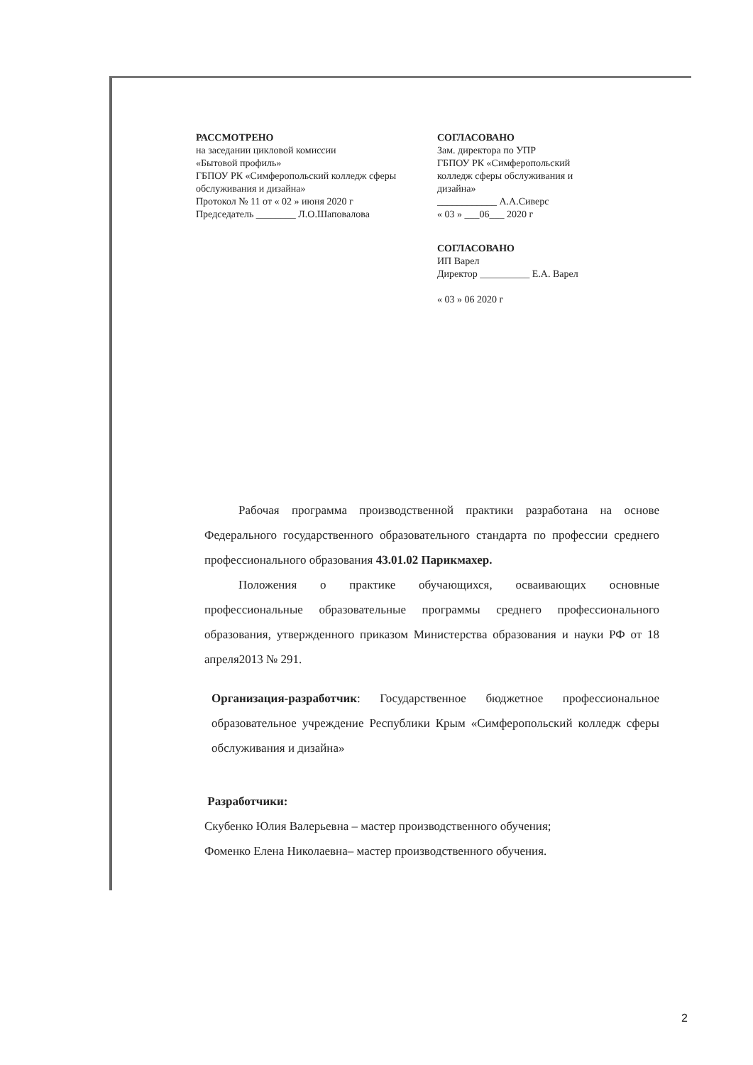РАССМОТРЕНО
на заседании цикловой комиссии
«Бытовой профиль»
ГБПОУ РК «Симферопольский колледж сферы обслуживания и дизайна»
Протокол № 11 от « 02 » июня 2020 г
Председатель ________ Л.О.Шаповалова
СОГЛАСОВАНО
Зам. директора по УПР
ГБПОУ РК «Симферопольский колледж сферы обслуживания и дизайна»
____________ А.А.Сиверс
« 03 » ___06___ 2020 г
СОГЛАСОВАНО
ИП Варел
Директор __________ Е.А. Варел
« 03 » 06 2020 г
Рабочая программа производственной практики разработана на основе Федерального государственного образовательного стандарта по профессии среднего профессионального образования 43.01.02 Парикмахер.
Положения о практике обучающихся, осваивающих основные профессиональные образовательные программы среднего профессионального образования, утвержденного приказом Министерства образования и науки РФ от 18 апреля2013 № 291.
Организация-разработчик: Государственное бюджетное профессиональное образовательное учреждение Республики Крым «Симферопольский колледж сферы обслуживания и дизайна»
Разработчики:
Скубенко Юлия Валерьевна – мастер производственного обучения;
Фоменко Елена Николаевна– мастер производственного обучения.
2